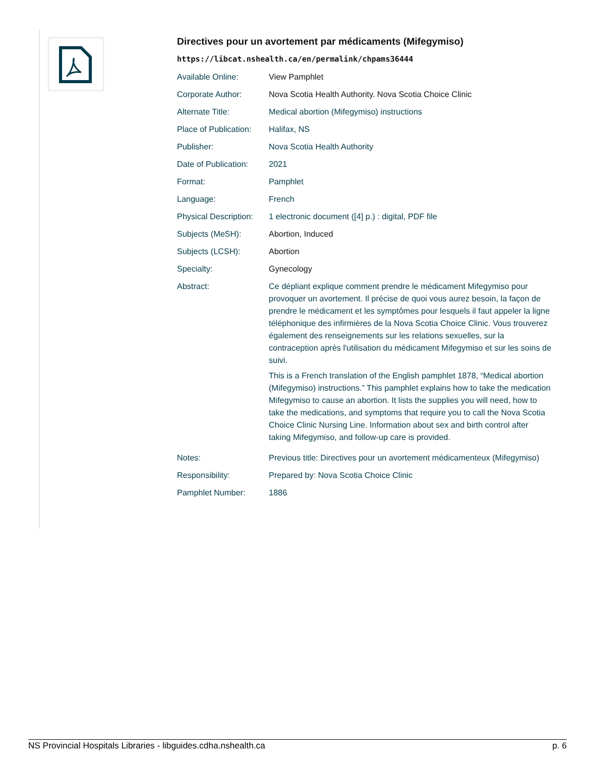Directives pour un avortement par médicaments (Mifegymiso)
https://libcat.nshealth.ca/en/permalink/chpams36444
| Available Online: | View Pamphlet |
| Corporate Author: | Nova Scotia Health Authority. Nova Scotia Choice Clinic |
| Alternate Title: | Medical abortion (Mifegymiso) instructions |
| Place of Publication: | Halifax, NS |
| Publisher: | Nova Scotia Health Authority |
| Date of Publication: | 2021 |
| Format: | Pamphlet |
| Language: | French |
| Physical Description: | 1 electronic document ([4] p.) : digital, PDF file |
| Subjects (MeSH): | Abortion, Induced |
| Subjects (LCSH): | Abortion |
| Specialty: | Gynecology |
| Abstract: | Ce dépliant explique comment prendre le médicament Mifegymiso pour provoquer un avortement. Il précise de quoi vous aurez besoin, la façon de prendre le médicament et les symptômes pour lesquels il faut appeler la ligne téléphonique des infirmières de la Nova Scotia Choice Clinic. Vous trouverez également des renseignements sur les relations sexuelles, sur la contraception après l'utilisation du médicament Mifegymiso et sur les soins de suivi. This is a French translation of the English pamphlet 1878, “Medical abortion (Mifegymiso) instructions.” This pamphlet explains how to take the medication Mifegymiso to cause an abortion. It lists the supplies you will need, how to take the medications, and symptoms that require you to call the Nova Scotia Choice Clinic Nursing Line. Information about sex and birth control after taking Mifegymiso, and follow-up care is provided. |
| Notes: | Previous title: Directives pour un avortement médicamenteux (Mifegymiso) |
| Responsibility: | Prepared by: Nova Scotia Choice Clinic |
| Pamphlet Number: | 1886 |
NS Provincial Hospitals Libraries - libguides.cdha.nshealth.ca p. 6